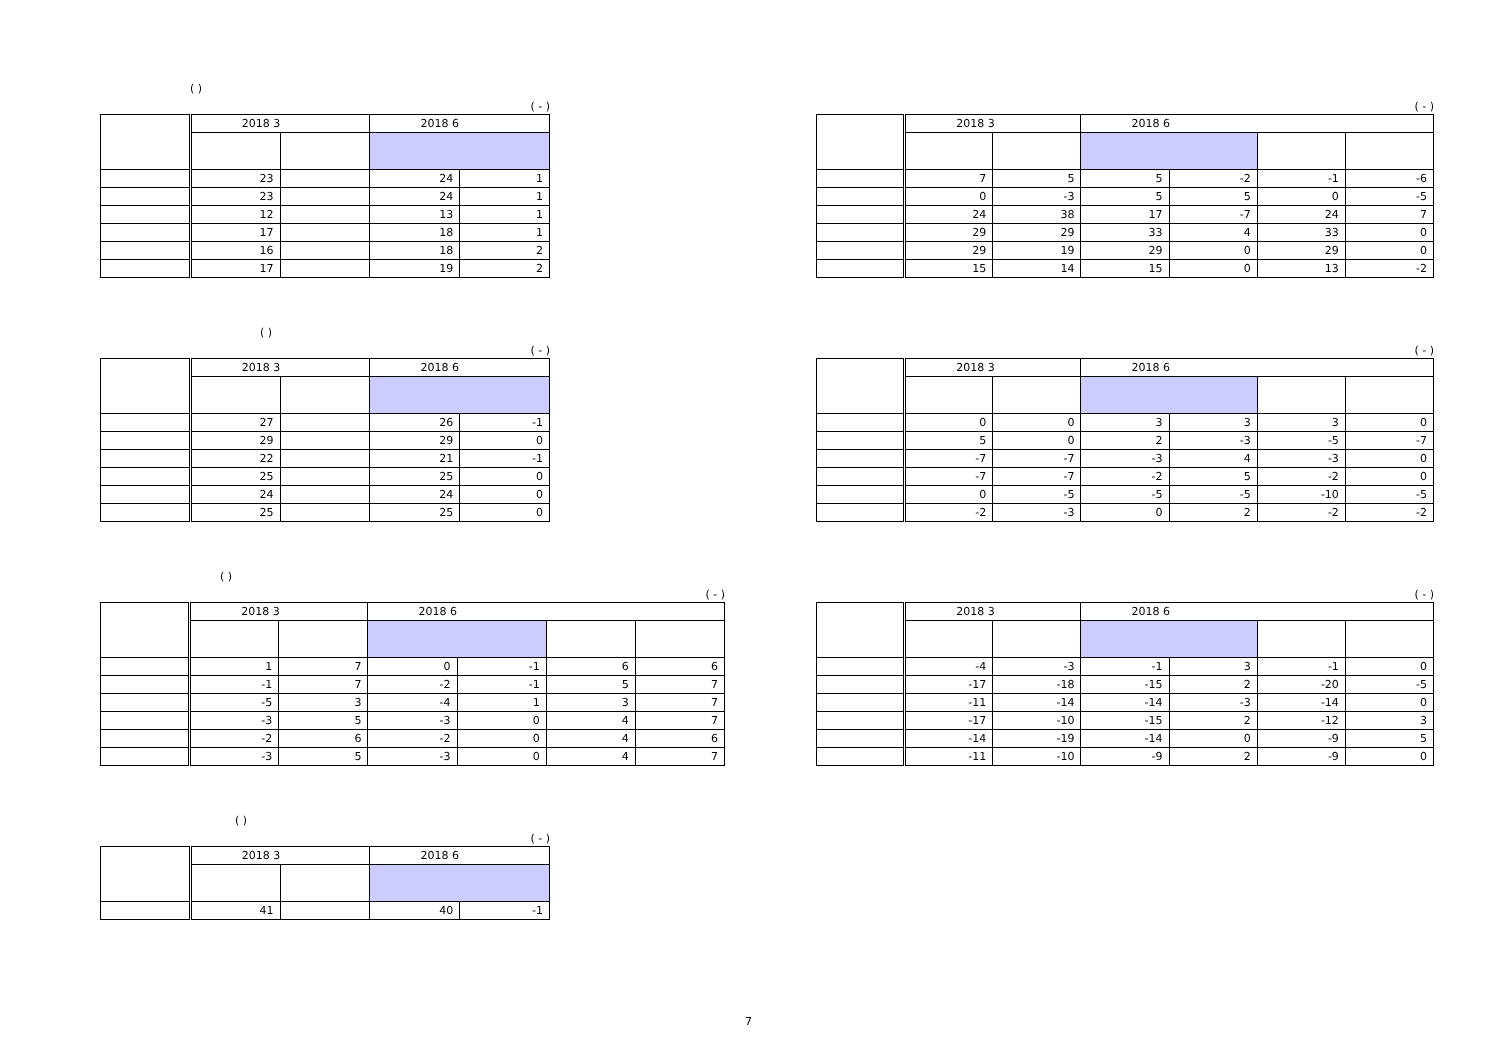( )
( - )
| | 2018 3 | | 2018 6 | |
| | 23 | | 24 | 1 |
| | 23 | | 24 | 1 |
| | 12 | | 13 | 1 |
| | 17 | | 18 | 1 |
| | 16 | | 18 | 2 |
| | 17 | | 19 | 2 |
( - )
| | 2018 3 | | 2018 6 | | | |
| | 7 | 5 | 5 | -2 | -1 | -6 |
| | 0 | -3 | 5 | 5 | 0 | -5 |
| | 24 | 38 | 17 | -7 | 24 | 7 |
| | 29 | 29 | 33 | 4 | 33 | 0 |
| | 29 | 19 | 29 | 0 | 29 | 0 |
| | 15 | 14 | 15 | 0 | 13 | -2 |
( )
( - )
| | 2018 3 | | 2018 6 | |
| | 27 | | 26 | -1 |
| | 29 | | 29 | 0 |
| | 22 | | 21 | -1 |
| | 25 | | 25 | 0 |
| | 24 | | 24 | 0 |
| | 25 | | 25 | 0 |
( - )
| | 2018 3 | | 2018 6 | | | |
| | 0 | 0 | 3 | 3 | 3 | 0 |
| | 5 | 0 | 2 | -3 | -5 | -7 |
| | -7 | -7 | -3 | 4 | -3 | 0 |
| | -7 | -7 | -2 | 5 | -2 | 0 |
| | 0 | -5 | -5 | -5 | -10 | -5 |
| | -2 | -3 | 0 | 2 | -2 | -2 |
( )
( - )
| | 2018 3 | | 2018 6 | | | |
| | 1 | 7 | 0 | -1 | 6 | 6 |
| | -1 | 7 | -2 | -1 | 5 | 7 |
| | -5 | 3 | -4 | 1 | 3 | 7 |
| | -3 | 5 | -3 | 0 | 4 | 7 |
| | -2 | 6 | -2 | 0 | 4 | 6 |
| | -3 | 5 | -3 | 0 | 4 | 7 |
( - )
| | 2018 3 | | 2018 6 | | | |
| | -4 | -3 | -1 | 3 | -1 | 0 |
| | -17 | -18 | -15 | 2 | -20 | -5 |
| | -11 | -14 | -14 | -3 | -14 | 0 |
| | -17 | -10 | -15 | 2 | -12 | 3 |
| | -14 | -19 | -14 | 0 | -9 | 5 |
| | -11 | -10 | -9 | 2 | -9 | 0 |
( )
( - )
| | 2018 3 | | 2018 6 | |
| | 41 | | 40 | -1 |
7